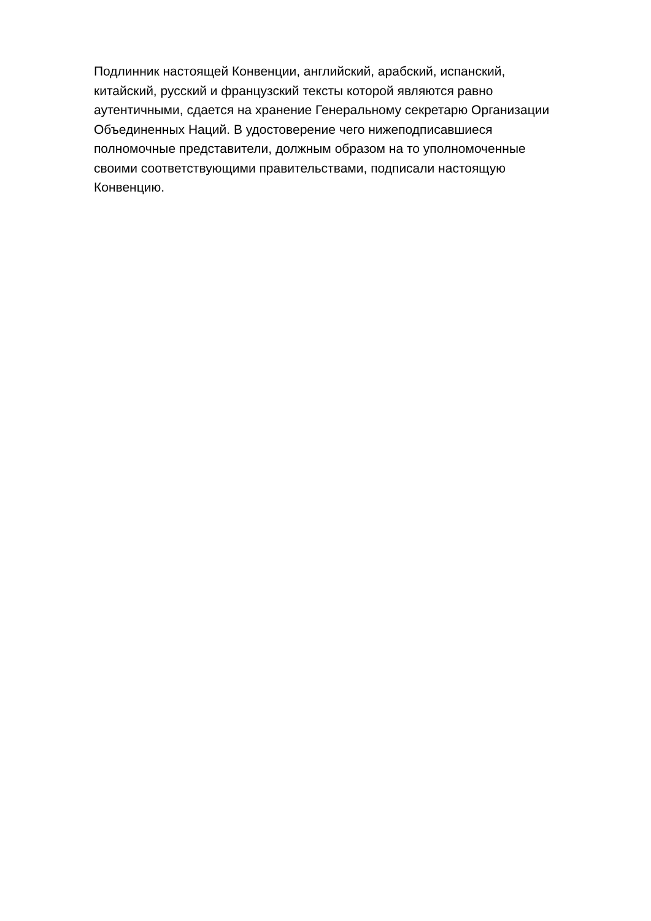Подлинник настоящей Конвенции, английский, арабский, испанский,
китайский, русский и французский тексты которой являются равно
аутентичными, сдается на хранение Генеральному секретарю Организации
Объединенных Наций. В удостоверение чего нижеподписавшиеся
полномочные представители, должным образом на то уполномоченные
своими соответствующими правительствами, подписали настоящую
Конвенцию.